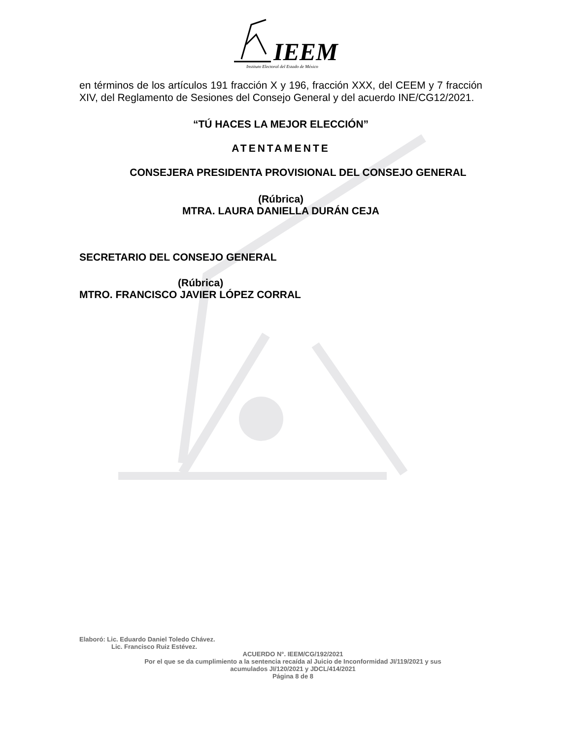IEEM
Instituto Electoral del Estado de México
en términos de los artículos 191 fracción X y 196, fracción XXX, del CEEM y 7 fracción XIV, del Reglamento de Sesiones del Consejo General y del acuerdo INE/CG12/2021.
“TÚ HACES LA MEJOR ELECCIÓN”
ATENTAMENTE
CONSEJERA PRESIDENTA PROVISIONAL DEL CONSEJO GENERAL
(Rúbrica)
MTRA. LAURA DANIELLA DURÁN CEJA
SECRETARIO DEL CONSEJO GENERAL
(Rúbrica)
MTRO. FRANCISCO JAVIER LÓPEZ CORRAL
Elaboró: Lic. Eduardo Daniel Toledo Chávez.
Lic. Francisco Ruiz Estévez.
ACUERDO N°. IEEM/CG/192/2021
Por el que se da cumplimiento a la sentencia recaída al Juicio de Inconformidad JI/119/2021 y sus
acumulados JI/120/2021 y JDCL/414/2021
Página 8 de 8